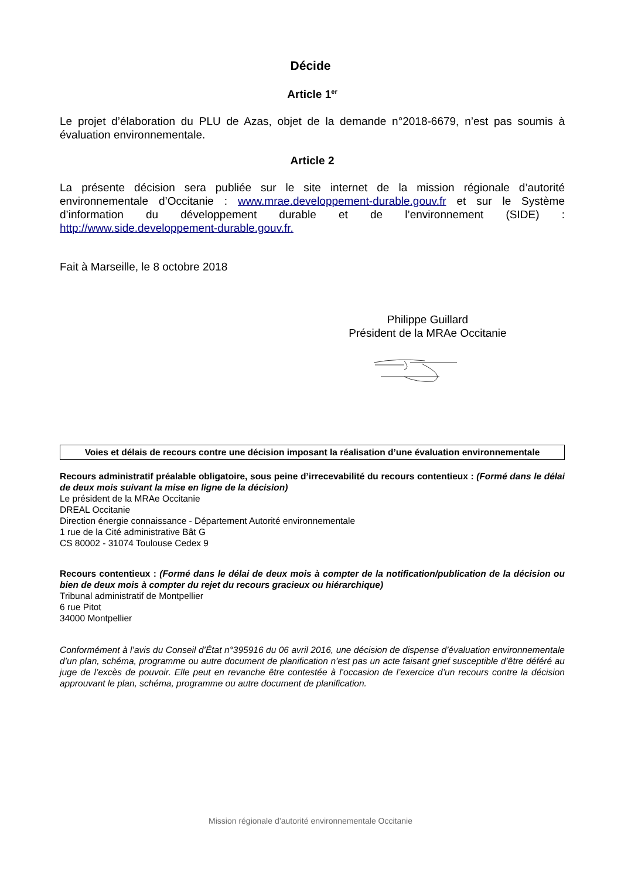Décide
Article 1<sup>er</sup>
Le projet d’élaboration du PLU de Azas, objet de la demande n°2018-6679, n’est pas soumis à évaluation environnementale.
Article 2
La présente décision sera publiée sur le site internet de la mission régionale d’autorité environnementale d’Occitanie : www.mrae.developpement-durable.gouv.fr et sur le Système d’information du développement durable et de l’environnement (SIDE) : http://www.side.developpement-durable.gouv.fr.
Fait à Marseille, le 8 octobre 2018
Philippe Guillard
Président de la MRAe Occitanie
Voies et délais de recours contre une décision imposant la réalisation d’une évaluation environnementale
Recours administratif préalable obligatoire, sous peine d’irrecevabilité du recours contentieux : (Formé dans le délai de deux mois suivant la mise en ligne de la décision)
Le président de la MRAe Occitanie
DREAL Occitanie
Direction énergie connaissance - Département Autorité environnementale
1 rue de la Cité administrative Bât G
CS 80002 - 31074 Toulouse Cedex 9
Recours contentieux : (Formé dans le délai de deux mois à compter de la notification/publication de la décision ou bien de deux mois à compter du rejet du recours gracieux ou hiérarchique)
Tribunal administratif de Montpellier
6 rue Pitot
34000 Montpellier
Conformément à l’avis du Conseil d’État n°395916 du 06 avril 2016, une décision de dispense d’évaluation environnementale d’un plan, schéma, programme ou autre document de planification n’est pas un acte faisant grief susceptible d’être déféré au juge de l’excès de pouvoir. Elle peut en revanche être contestée à l’occasion de l’exercice d’un recours contre la décision approuvant le plan, schéma, programme ou autre document de planification.
Mission régionale d’autorité environnementale Occitanie